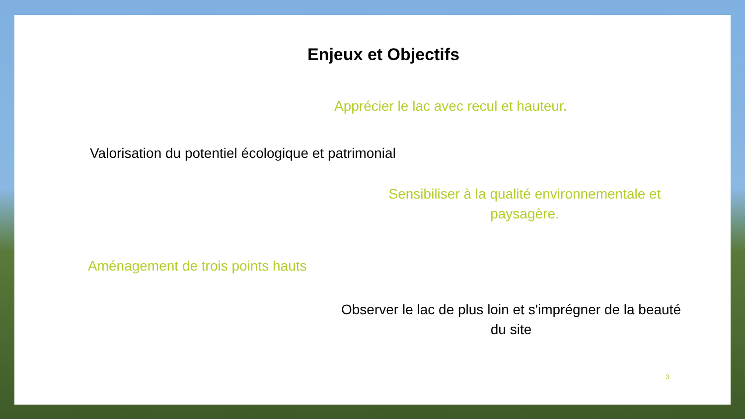Enjeux et Objectifs
Apprécier le lac avec recul et hauteur.
Valorisation du potentiel écologique et patrimonial
Sensibiliser à la qualité environnementale et paysagère.
Aménagement de trois points hauts
Observer le lac de plus loin et s'imprégner de la beauté du site
3